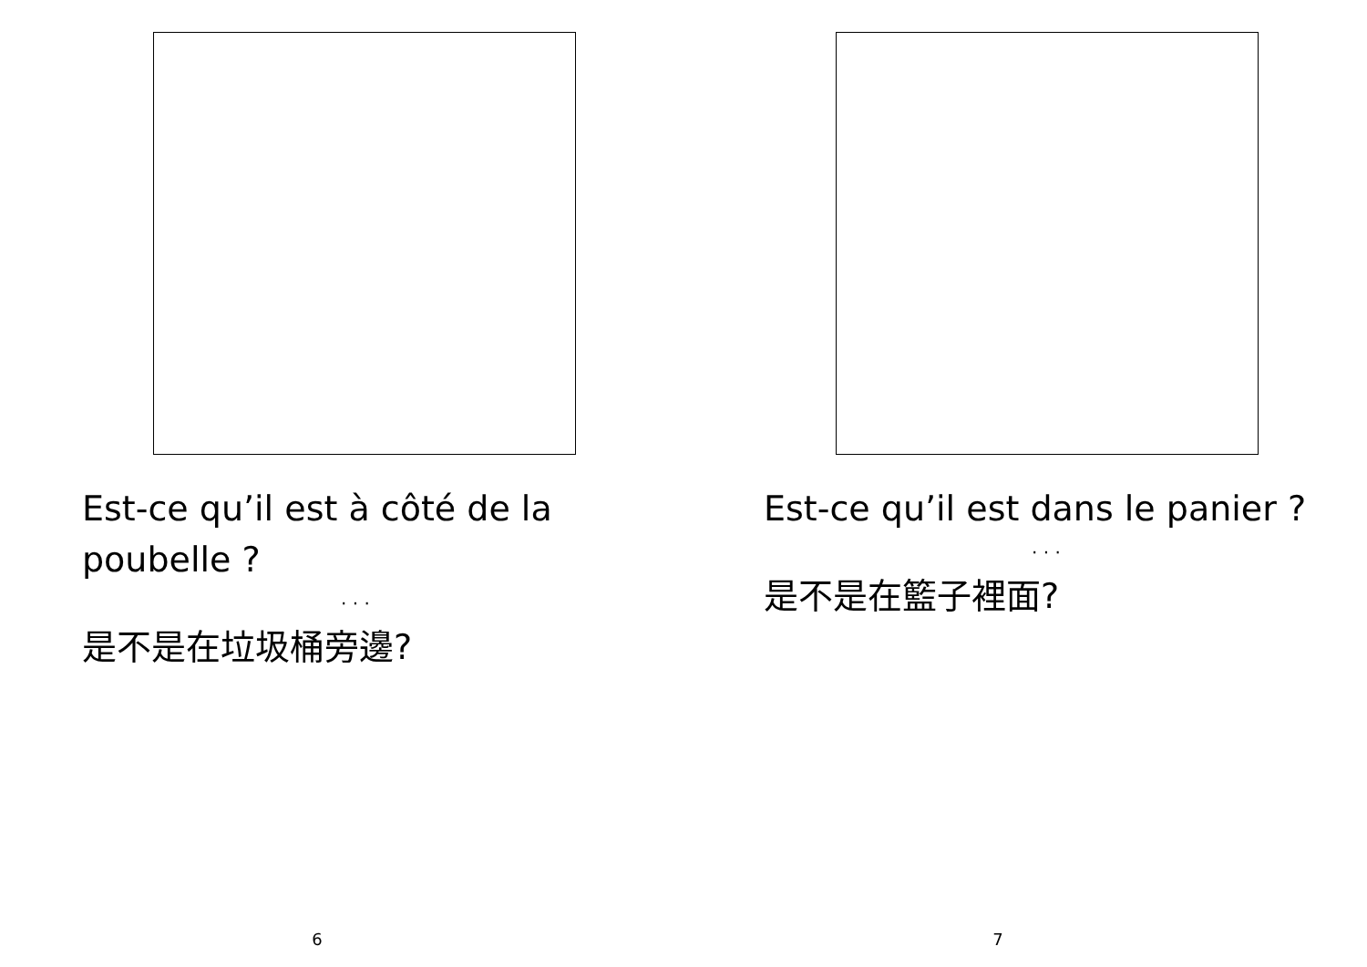Est-ce qu’il est à côté de la poubelle ?
· · ·
是不是在垃圾桶旁邊?
6
Est-ce qu’il est dans le panier ?
· · ·
是不是在籃子裡面?
7